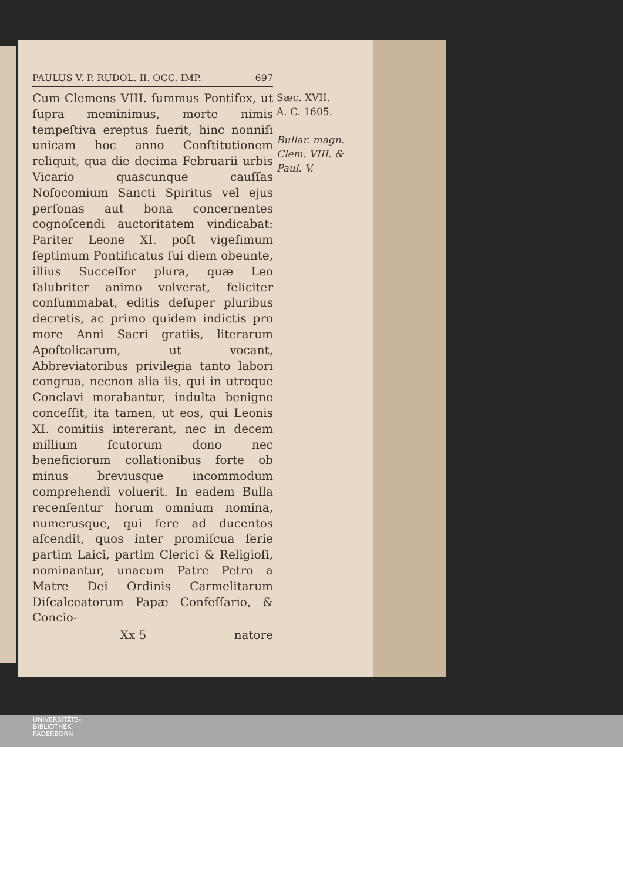PAULUS V. P. RUDOL. II. OCC. IMP. 697
Cum Clemens VIII. ſummus Pontifex, ut ſupra meminimus, morte nimis tempeſtiva ereptus fuerit, hinc nonniſi unicam hoc anno Conſtitutionem reliquit, qua die decima Februarii urbis Vicario quascunque cauſſas Noſocomium Sancti Spiritus vel ejus perſonas aut bona concernentes cognoſcendi auctoritatem vindicabat: Pariter Leone XI. poſt vigeſimum ſeptimum Pontificatus ſui diem obeunte, illius Succeſſor plura, quæ Leo ſalubriter animo volverat, feliciter conſummabat, editis deſuper pluribus decretis, ac primo quidem indictis pro more Anni Sacri gratiis, literarum Apoſtolicarum, ut vocant, Abbreviatoribus privilegia tanto labori congrua, necnon alia iis, qui in utroque Conclavi morabantur, indulta benigne conceſſit, ita tamen, ut eos, qui Leonis XI. comitiis intererant, nec in decem millium ſcutorum dono nec beneficiorum collationibus forte ob minus breviusque incommodum comprehendi voluerit. In eadem Bulla recenſentur horum omnium nomina, numerusque, qui fere ad ducentos aſcendit, quos inter promiſcua ſerie partim Laici, partim Clerici & Religioſi, nominantur, unacum Patre Petro a Matre Dei Ordinis Carmelitarum Diſcalceatorum Papæ Confeſſario, & Concio-
Sæc. XVII.
A. C. 1605.
Bullar. magn. Clem. VIII. & Paul. V.
Xx 5 natore
UNIVERSITÄTS-
BIBLIOTHEK
PADERBORN